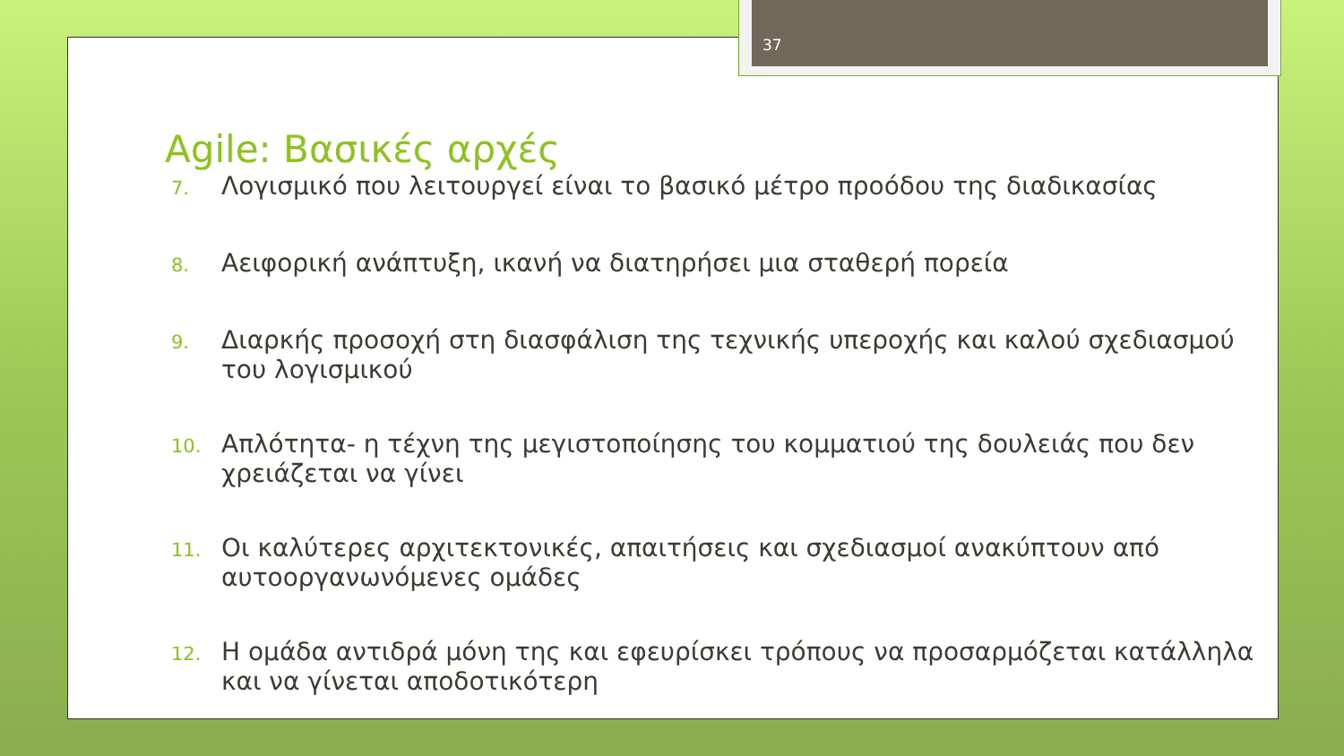37
Agile: Βασικές αρχές
7. Λογισμικό που λειτουργεί είναι το βασικό μέτρο προόδου της διαδικασίας
8. Αειφορική ανάπτυξη, ικανή να διατηρήσει μια σταθερή πορεία
9. Διαρκής προσοχή στη διασφάλιση της τεχνικής υπεροχής και καλού σχεδιασμού του λογισμικού
10. Απλότητα- η τέχνη της μεγιστοποίησης του κομματιού της δουλειάς που δεν χρειάζεται να γίνει
11. Οι καλύτερες αρχιτεκτονικές, απαιτήσεις και σχεδιασμοί ανακύπτουν από αυτοοργανωνόμενες ομάδες
12. Η ομάδα αντιδρά μόνη της και εφευρίσκει τρόπους να προσαρμόζεται κατάλληλα και να γίνεται αποδοτικότερη